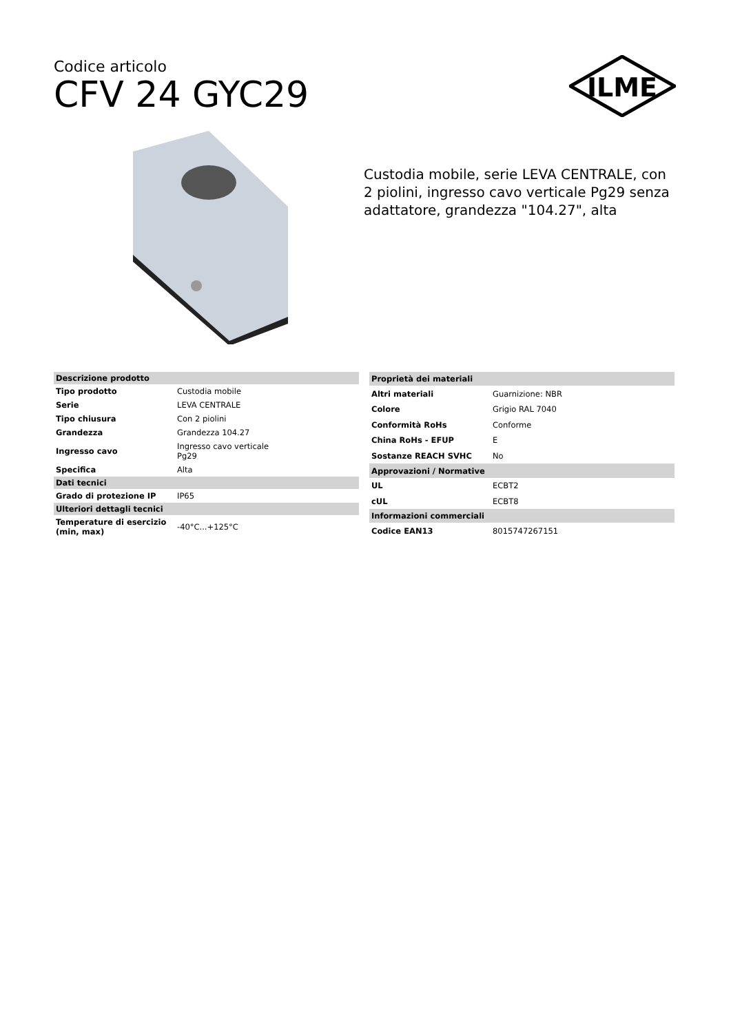Codice articolo
CFV 24 GYC29
ILME
Custodia mobile, serie LEVA CENTRALE, con 2 piolini, ingresso cavo verticale Pg29 senza adattatore, grandezza "104.27", alta
| Descrizione prodotto | |
| Tipo prodotto | Custodia mobile |
| Serie | LEVA CENTRALE |
| Tipo chiusura | Con 2 piolini |
| Grandezza | Grandezza 104.27 |
| Ingresso cavo | Ingresso cavo verticale Pg29 |
| Specifica | Alta |
| Dati tecnici | |
| Grado di protezione IP | IP65 |
| Ulteriori dettagli tecnici | |
| Temperature di esercizio (min, max) | -40°C...+125°C |
| Proprietà dei materiali | |
| Altri materiali | Guarnizione: NBR |
| Colore | Grigio RAL 7040 |
| Conformità RoHs | Conforme |
| China RoHs - EFUP | E |
| Sostanze REACH SVHC | No |
| Approvazioni / Normative | |
| UL | ECBT2 |
| cUL | ECBT8 |
| Informazioni commerciali | |
| Codice EAN13 | 8015747267151 |